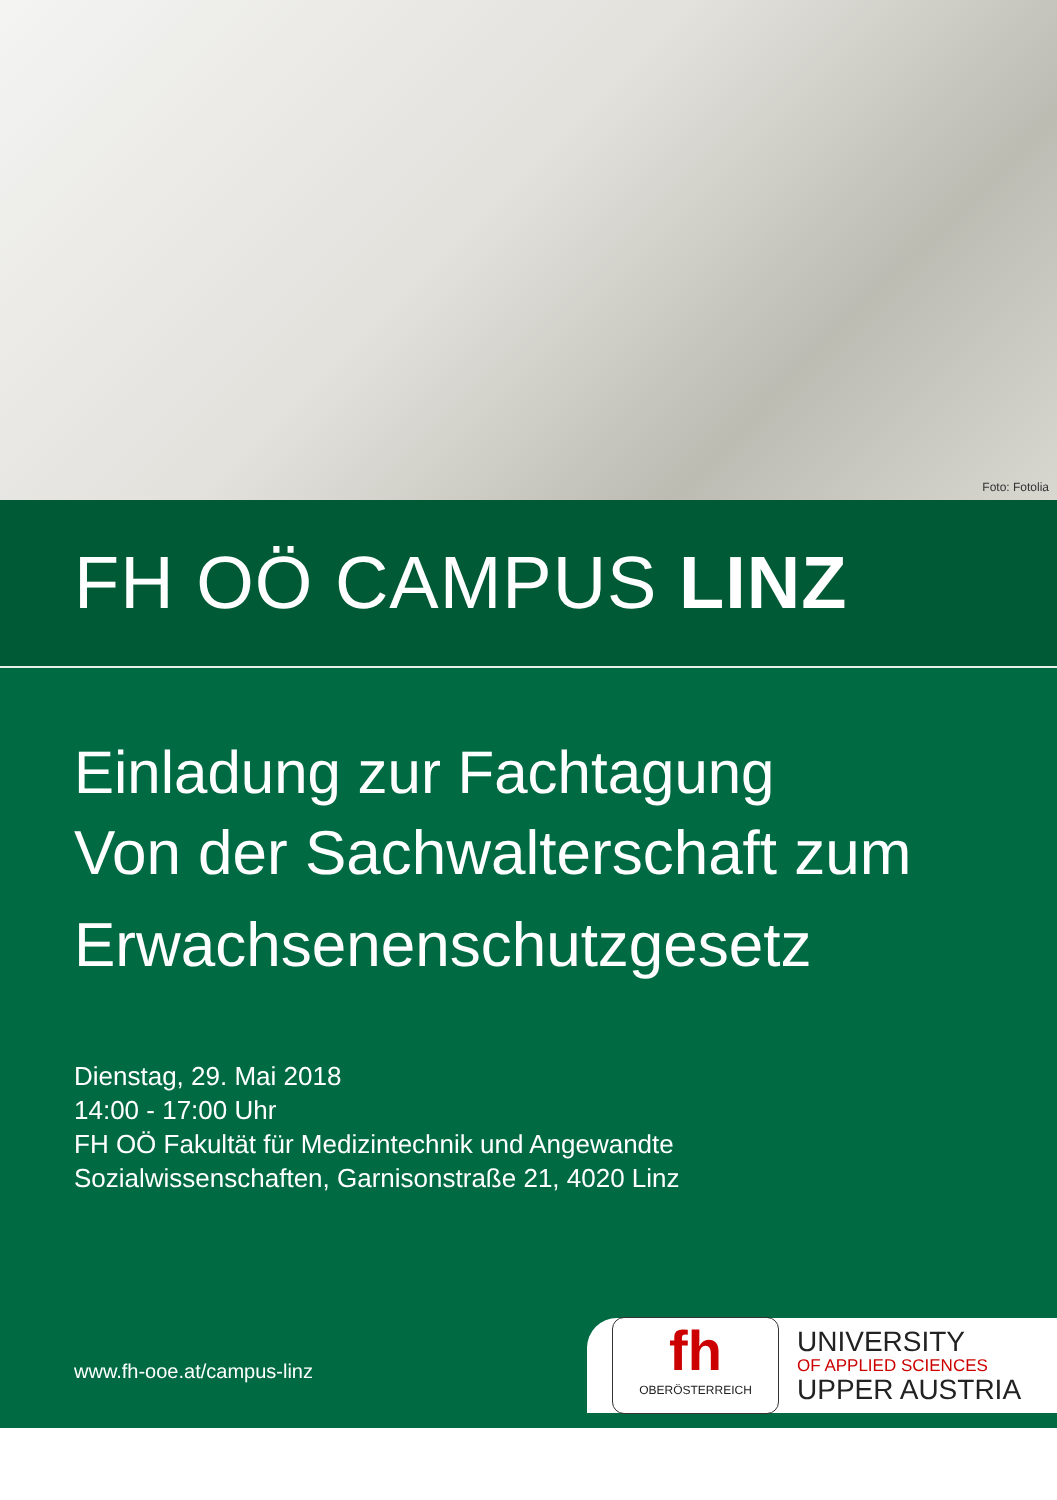Foto: Fotolia
FH OÖ CAMPUS LINZ
Einladung zur Fachtagung
Von der Sachwalterschaft zum
Erwachsenenschutzgesetz
Dienstag, 29. Mai 2018
14:00 - 17:00 Uhr
FH OÖ Fakultät für Medizintechnik und Angewandte
Sozialwissenschaften, Garnisonstraße 21, 4020 Linz
www.fh-ooe.at/campus-linz
fh
OBERÖSTERREICH
UNIVERSITY
OF APPLIED SCIENCES
UPPER AUSTRIA